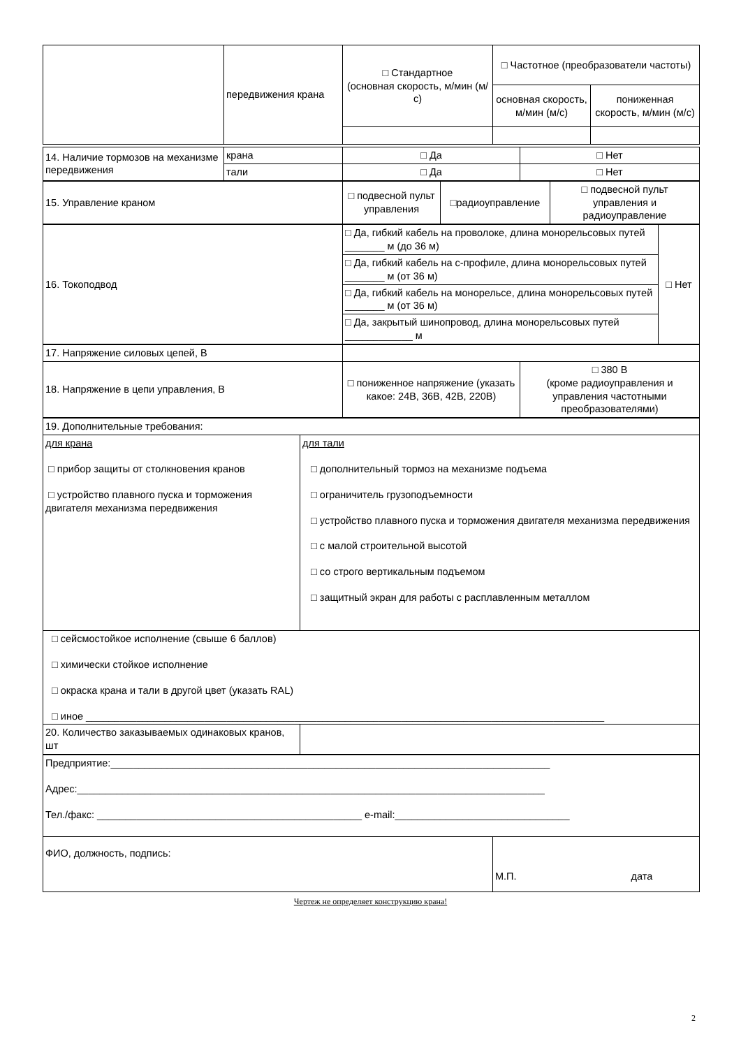| | передвижения крана | □ Стандартное (основная скорость, м/мин (м/с) | □ Частотное (преобразователи частоты) | |
| | | | основная скорость, м/мин (м/с) | пониженная скорость, м/мин (м/с) |
| 14. Наличие тормозов на механизме передвижения | крана | □ Да | □ Нет |
| | тали | □ Да | □ Нет |
| 15. Управление краном | □ подвесной пульт управления | □радиоуправление | □ подвесной пульт управления и радиоуправление |
| 16. Токоподвод | □ Да, гибкий кабель на проволоке, длина монорельсовых путей _______ м (до 36 м) | □ Нет |
| | □ Да, гибкий кабель на с-профиле, длина монорельсовых путей _______ м (от 36 м) | |
| | □ Да, гибкий кабель на монорельсе, длина монорельсовых путей _______ м (от 36 м) | |
| | □ Да, закрытый шинопровод, длина монорельсовых путей ____________ м | |
| 17. Напряжение силовых цепей, В | | |
| 18. Напряжение в цепи управления, В | □ пониженное напряжение (указать какое: 24В, 36В, 42В, 220В) | □ 380 В (кроме радиоуправления и управления частотными преобразователями) |
| 19. Дополнительные требования: | |
| для крана □ прибор защиты от столкновения кранов □ устройство плавного пуска и торможения двигателя механизма передвижения | для тали □ дополнительный тормоз на механизме подъема □ ограничитель грузоподъемности □ устройство плавного пуска и торможения двигателя механизма передвижения □ с малой строительной высотой □ со строго вертикальным подъемом □ защитный экран для работы с расплавленным металлом |
| □ сейсмостойкое исполнение (свыше 6 баллов) □ химически стойкое исполнение □ окраска крана и тали в другой цвет (указать RAL) □ иное ____________________________________________________________________________________________ | |
| 20. Количество заказываемых одинаковых кранов, шт | |
| Предприятие:______________________________________________________________________________ Адрес:___________________________________________________________________________________ Тел./факс: _______________________________________________ e-mail:_______________________________ | |
| ФИО, должность, подпись: | М.П. дата |
Чертеж не определяет конструкцию крана!
2